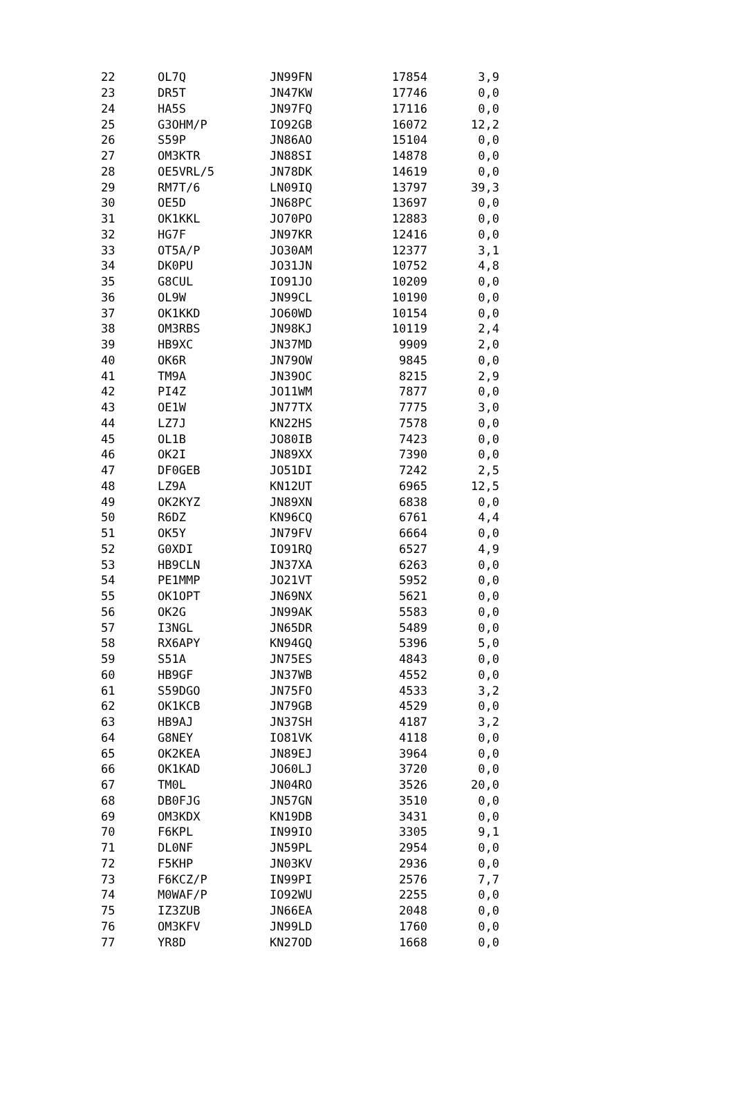| 22 | OL7Q | JN99FN | 17854 | 3,9 |
| 23 | DR5T | JN47KW | 17746 | 0,0 |
| 24 | HA5S | JN97FQ | 17116 | 0,0 |
| 25 | G3OHM/P | IO92GB | 16072 | 12,2 |
| 26 | S59P | JN86AO | 15104 | 0,0 |
| 27 | OM3KTR | JN88SI | 14878 | 0,0 |
| 28 | OE5VRL/5 | JN78DK | 14619 | 0,0 |
| 29 | RM7T/6 | LN09IQ | 13797 | 39,3 |
| 30 | OE5D | JN68PC | 13697 | 0,0 |
| 31 | OK1KKL | JO70PO | 12883 | 0,0 |
| 32 | HG7F | JN97KR | 12416 | 0,0 |
| 33 | OT5A/P | JO30AM | 12377 | 3,1 |
| 34 | DK0PU | JO31JN | 10752 | 4,8 |
| 35 | G8CUL | IO91JO | 10209 | 0,0 |
| 36 | OL9W | JN99CL | 10190 | 0,0 |
| 37 | OK1KKD | JO60WD | 10154 | 0,0 |
| 38 | OM3RBS | JN98KJ | 10119 | 2,4 |
| 39 | HB9XC | JN37MD | 9909 | 2,0 |
| 40 | OK6R | JN79OW | 9845 | 0,0 |
| 41 | TM9A | JN39OC | 8215 | 2,9 |
| 42 | PI4Z | JO11WM | 7877 | 0,0 |
| 43 | OE1W | JN77TX | 7775 | 3,0 |
| 44 | LZ7J | KN22HS | 7578 | 0,0 |
| 45 | OL1B | JO80IB | 7423 | 0,0 |
| 46 | OK2I | JN89XX | 7390 | 0,0 |
| 47 | DF0GEB | JO51DI | 7242 | 2,5 |
| 48 | LZ9A | KN12UT | 6965 | 12,5 |
| 49 | OK2KYZ | JN89XN | 6838 | 0,0 |
| 50 | R6DZ | KN96CQ | 6761 | 4,4 |
| 51 | OK5Y | JN79FV | 6664 | 0,0 |
| 52 | G0XDI | IO91RQ | 6527 | 4,9 |
| 53 | HB9CLN | JN37XA | 6263 | 0,0 |
| 54 | PE1MMP | JO21VT | 5952 | 0,0 |
| 55 | OK1OPT | JN69NX | 5621 | 0,0 |
| 56 | OK2G | JN99AK | 5583 | 0,0 |
| 57 | I3NGL | JN65DR | 5489 | 0,0 |
| 58 | RX6APY | KN94GQ | 5396 | 5,0 |
| 59 | S51A | JN75ES | 4843 | 0,0 |
| 60 | HB9GF | JN37WB | 4552 | 0,0 |
| 61 | S59DGO | JN75FO | 4533 | 3,2 |
| 62 | OK1KCB | JN79GB | 4529 | 0,0 |
| 63 | HB9AJ | JN37SH | 4187 | 3,2 |
| 64 | G8NEY | IO81VK | 4118 | 0,0 |
| 65 | OK2KEA | JN89EJ | 3964 | 0,0 |
| 66 | OK1KAD | JO60LJ | 3720 | 0,0 |
| 67 | TM0L | JN04RO | 3526 | 20,0 |
| 68 | DB0FJG | JN57GN | 3510 | 0,0 |
| 69 | OM3KDX | KN19DB | 3431 | 0,0 |
| 70 | F6KPL | IN99IO | 3305 | 9,1 |
| 71 | DL0NF | JN59PL | 2954 | 0,0 |
| 72 | F5KHP | JN03KV | 2936 | 0,0 |
| 73 | F6KCZ/P | IN99PI | 2576 | 7,7 |
| 74 | M0WAF/P | IO92WU | 2255 | 0,0 |
| 75 | IZ3ZUB | JN66EA | 2048 | 0,0 |
| 76 | OM3KFV | JN99LD | 1760 | 0,0 |
| 77 | YR8D | KN27OD | 1668 | 0,0 |